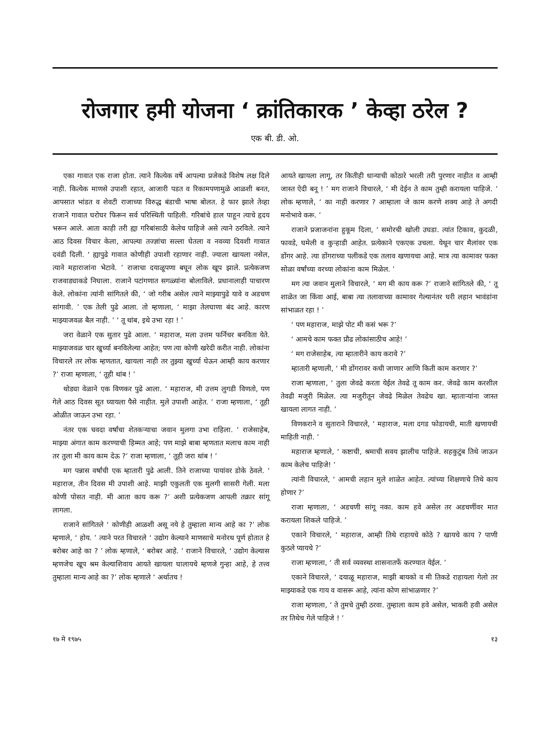रोजगार हमी योजना ‘ क्रांतिकारक ’ केव्हा ठरेल ?
एक बी. डी. ओ.
एका गावात एक राजा होता. त्याने कित्येक वर्षे आपल्या प्रजेकडे विशेष लक्ष दिले नाही. कित्येक माणसे उपाशी रहात, आजारी पडत व रिकामपणामुळे आळशी बनत, आपसात भांडत व शेवटी राजाच्या विरुद्ध बंडाची भाषा बोलत. हे फार झाले तेव्हा राजाने गावात घरोघर फिरून सर्व परिस्थिती पाहिली. गरिबांचे हाल पाहून त्याचे हृदय भरून आले. आता काही तरी ह्या गरिबांसाठी केलेच पाहिजे असे त्याने ठरविले. त्याने आठ दिवस विचार केला, आपल्या तज्ज्ञांचा सल्ला घेतला व नवव्या दिवशी गावात दवंडी दिली. ‘ ह्यापुढे गावात कोणीही उपाशी रहाणार नाही. ज्याला खायला नसेल, त्याने महाराजांना भेटावे. ’ राजाचा दयाळूपणा बघून लोक खूप झाले. प्रत्येकजण राजवाड्याकडे निघाला. राजाने पटांगणात सगळ्यांना बोलाविले. प्रधानालाही पाचारण केले. लोकांना त्यांनी सांगितले की, ‘ जो गरीब असेल त्याने माझ्यापुढे यावे व अडचण सांगावी. ’ एक तेली पुढे आला. तो म्हणाला, ‘ माझा तेलघाणा बंद आहे. कारण माझ्याजवळ बैल नाही. ’ ‘ तू थांब, इथे उभा रहा ! ’
जरा वेळाने एक सुतार पुढे आला. ‘ महाराज, मला उत्तम फर्निचर बनविता येते. माझ्याजवळ चार खुर्च्या बनविलेल्या आहेत; पण त्या कोणी खरेदी करीत नाही. लोकांना विचारले तर लोक म्हणतात, खायला नाही तर तुझ्या खुर्च्या घेऊन आम्ही काय करणार ?’ राजा म्हणाला, ‘ तूही थांब ! ’
थोड्या वेळाने एक विणकर पुढे आला. ‘ महाराज, मी उत्तम लुगडी विणतो, पण गेले आठ दिवस सूत घ्यायला पैसे नाहीत. मुले उपाशी आहेत. ’ राजा म्हणाला, ‘ तूही ओळीत जाऊन उभा रहा. ’
नंतर एक चवदा वर्षांचा शेतकऱ्याचा जवान मुलगा उभा राहिला. ‘ राजेसाहेब, माझ्या अंगात काम करण्याची हिम्मत आहे; पण माझे बाबा म्हणतात मलाच काम नाही तर तुला मी काय काम देऊ ?’ राजा म्हणाला, ‘ तूही जरा थांब ! ’
मग पन्नास वर्षांची एक म्हातारी पुढे आली. तिने राजाच्या पायांवर डोके ठेवले. ‘ महाराज, तीन दिवस मी उपाशी आहे. माझी एकुलती एक मुलगी सासरी गेली. मला कोणी पोसत नाही. मी आता काय करू ?’ अशी प्रत्येकजण आपली तक्रार सांगू लागला.
राजाने सांगितले ‘ कोणीही आळशी असू नये हे तुम्हाला मान्य आहे का ?’ लोक म्हणाले, ‘ होय. ’ त्याने परत विचारले ‘ उद्योग केल्याने माणसाचे मनोरथ पूर्ण होतात हे बरोबर आहे का ? ’ लोक म्हणाले, ‘ बरोबर आहे. ’ राजाने विचारले, ‘ उद्योग केल्यास म्हणजेच खूप श्रम केल्याशिवाय आयते खायला घालायचे म्हणजे गुन्हा आहे, हे तत्त्व तुम्हाला मान्य आहे का ?’ लोक म्हणाले ‘ अर्थातच !
आयते खायला लागू, तर कितीही धान्याची कोठारे भरली तरी पुरणार नाहीत व आम्ही जास्त ऐदी बनू ! ’ मग राजाने विचारले, ‘ मी देईन ते काम तुम्ही करायला पाहिजे. ’ लोक म्हणाले, ‘ का नाही करणार ? आम्हाला जे काम करणे शक्य आहे ते अगदी मनोभावे करू. ’
राजाने प्रजाजनांना हुकूम दिला, ‘ समोरची खोली उघडा. त्यांत टिकाव, कुदळी, फावडे, घमेली व कुऱ्हाडी आहेत. प्रत्येकाने एकएक उचला. येथून चार मैलांवर एक डोंगर आहे. त्या डोंगराच्या पलीकडे एक तलाव खणायचा आहे. मात्र त्या कामावर फक्त सोळा वर्षांच्या वरच्या लोकांना काम मिळेल. ’
मग त्या जवान मुलाने विचारले, ‘ मग मी काय करू ?’ राजाने सांगितले की, ‘ तू शाळेत जा किंवा आई, बाबा त्या तलावाच्या कामावर गेल्यानंतर घरी लहान भावंडांना सांभाळत रहा ! ’
‘ पण महाराज, माझे पोट मी कसं भरू ?’
‘ आमचे काम फक्त प्रौढ लोकांसाठीच आहे! ’
‘ मग राजेसाहेब, त्या म्हातारीने काय करावे ?’
म्हातारी म्हणाली, ‘ मी डोंगरावर कधी जाणार आणि किती काम करणार ?’
राजा म्हणाला, ‘ तुला जेवढे करता येईल तेवढे तू काम कर. जेवढे काम करशील तेवढी मजुरी मिळेल. त्या मजुरीतून जेवढे मिळेल तेवढेच खा. म्हाताऱ्यांना जास्त खायला लागत नाही. ’
विणकराने व सुताराने विचारले, ‘ महाराज, मला दगड फोडायची, माती खणायची माहिती नाही. ’
महाराज म्हणाले, ‘ कष्टाची, श्रमाची सवय झालीच पाहिजे. सहकुटुंब तिथे जाऊन काम केलेच पाहिजे! ’
त्यांनी विचारले, ‘ आमची लहान मुले शाळेत आहेत. त्यांच्या शिक्षणाचे तिथे काय होणार ?’
राजा म्हणाला, ‘ अडचणी सांगू नका. काम हवे असेल तर अडचणींवर मात करायला शिकले पाहिजे. ’
एकाने विचारले, ‘ महाराज, आम्ही तिथे राहायचे कोठे ? खायचे काय ? पाणी कुठले प्यायचे ?’
राजा म्हणाला, ‘ ती सर्व व्यवस्था शासनातर्फे करण्यात येईल. ’
एकाने विचारले, ‘ दयाळू महाराज, माझी बायको व मी तिकडे राहायला गेलो तर माझ्याकडे एक गाय व वासरू आहे, त्यांना कोण सांभाळणार ?’
राजा म्हणाला, ‘ ते तुमचे तुम्ही ठरवा. तुम्हाला काम हवे असेल, भाकरी हवी असेल तर तिथेच गेले पाहिजे ! ’
१७ मे १९७५ १३